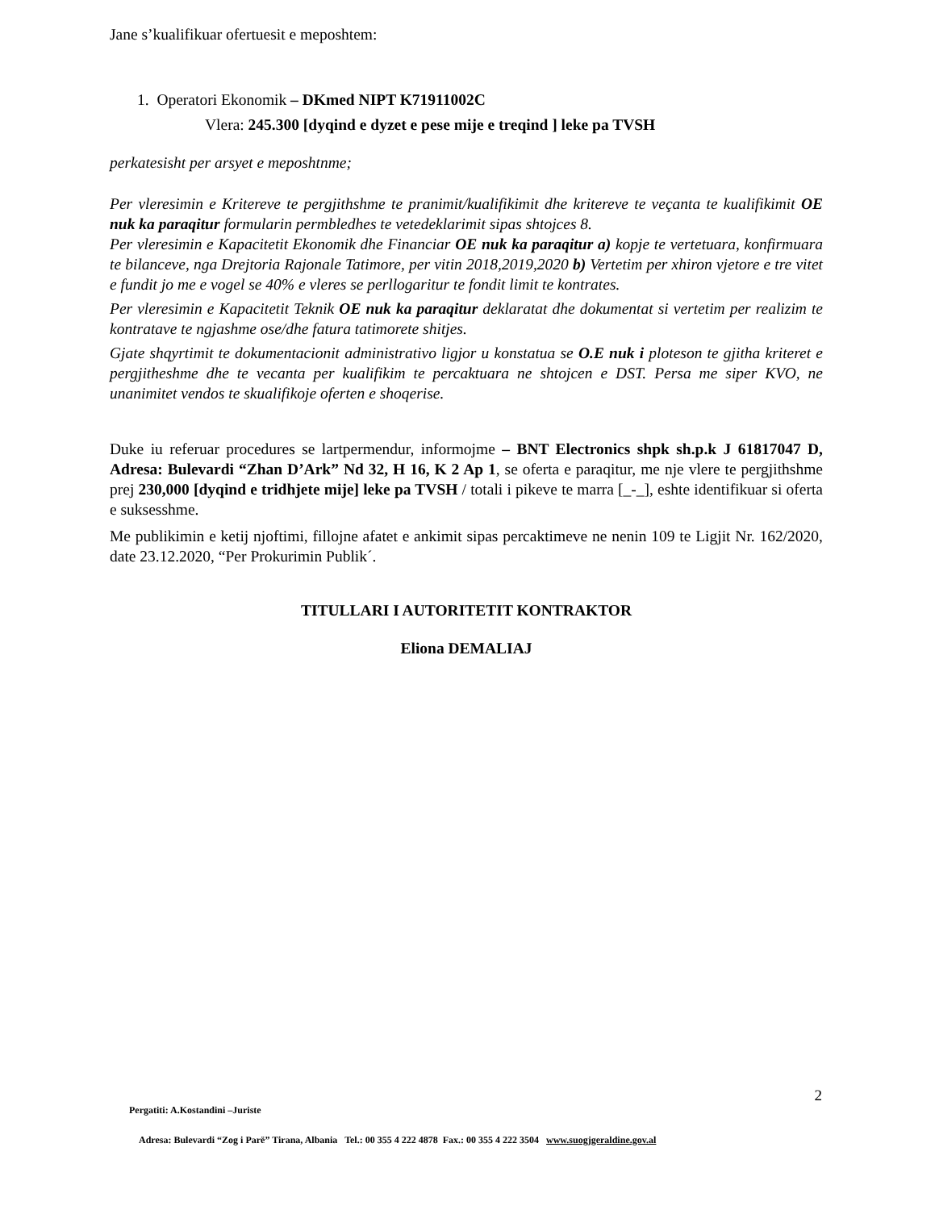Jane s’kualifikuar ofertuesit e meposhtem:
1. Operatori Ekonomik – DKmed NIPT K71911002C
Vlera: 245.300 [dyqind e dyzet e pese mije e treqind ] leke pa TVSH
perkatesisht per arsyet e meposhtnme;
Per vleresimin e Kritereve te pergjithshme te pranimit/kualifikimit dhe kritereve te veçanta te kualifikimit OE nuk ka paraqitur formularin permbledhes te vetedeklarimit sipas shtojces 8.
Per vleresimin e Kapacitetit Ekonomik dhe Financiar OE nuk ka paraqitur a) kopje te vertetuara, konfirmuara te bilanceve, nga Drejtoria Rajonale Tatimore, per vitin 2018,2019,2020 b) Vertetim per xhiron vjetore e tre vitet e fundit jo me e vogel se 40% e vleres se perllogaritur te fondit limit te kontrates.
Per vleresimin e Kapacitetit Teknik OE nuk ka paraqitur deklaratat dhe dokumentat si vertetim per realizim te kontratave te ngjashme ose/dhe fatura tatimorete shitjes.
Gjate shqyrtimit te dokumentacionit administrativo ligjor u konstatua se O.E nuk i ploteson te gjitha kriteret e pergjitheshme dhe te vecanta per kualifikim te percaktuara ne shtojcen e DST. Persa me siper KVO, ne unanimitet vendos te skualifikoje oferten e shoqerise.
Duke iu referuar procedures se lartpermendur, informojme – BNT Electronics shpk sh.p.k J 61817047 D, Adresa: Bulevardi “Zhan D’Ark” Nd 32, H 16, K 2 Ap 1, se oferta e paraqitur, me nje vlere te pergjithshme prej 230,000 [dyqind e tridhjete mije] leke pa TVSH / totali i pikeve te marra [_-_], eshte identifikuar si oferta e suksesshme.
Me publikimin e ketij njoftimi, fillojne afatet e ankimit sipas percaktimeve ne nenin 109 te Ligjit Nr. 162/2020, date 23.12.2020, “Per Prokurimin Publik´.
TITULLARI I AUTORITETIT KONTRAKTOR
Eliona DEMALIAJ
2
Pergatiti: A.Kostandini –Juriste
Adresa: Bulevardi “Zog i Parë” Tirana, Albania Tel.: 00 355 4 222 4878 Fax.: 00 355 4 222 3504 www.suogjgeraldine.gov.al